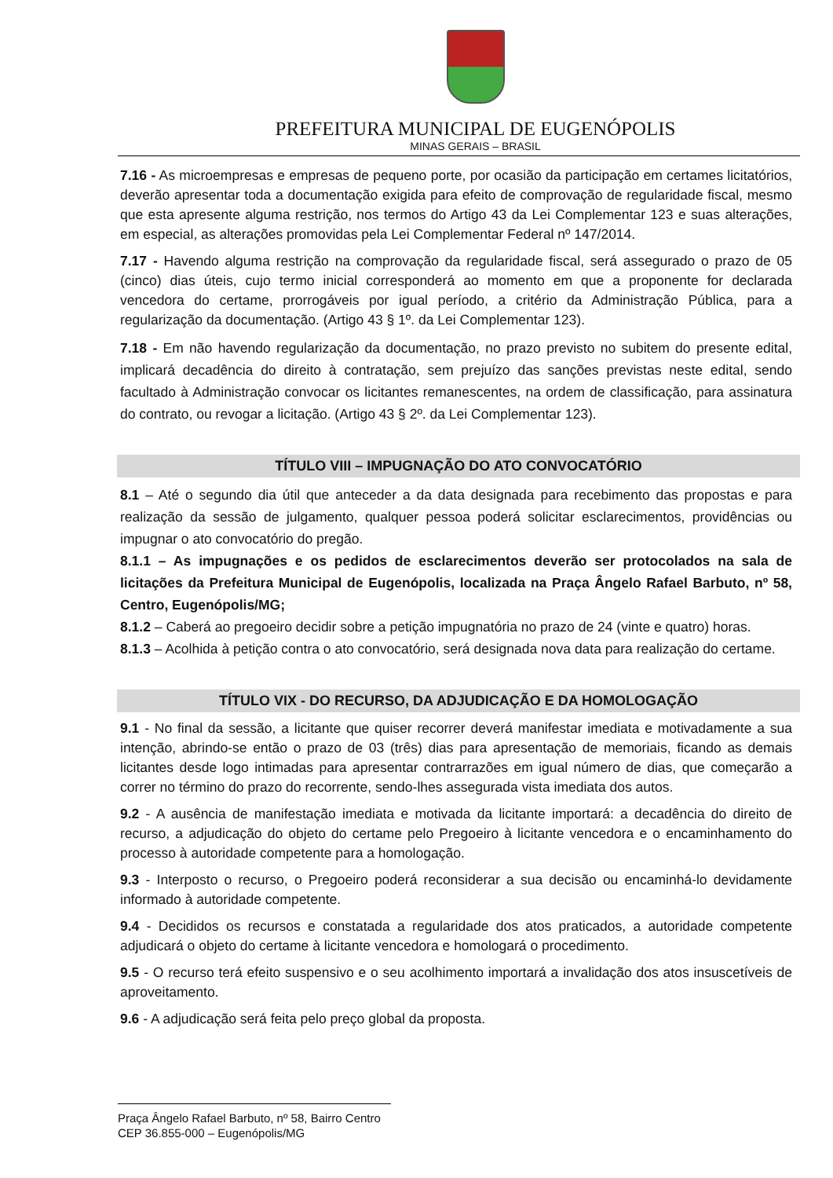PREFEITURA MUNICIPAL DE EUGENÓPOLIS
MINAS GERAIS – BRASIL
7.16 - As microempresas e empresas de pequeno porte, por ocasião da participação em certames licitatórios, deverão apresentar toda a documentação exigida para efeito de comprovação de regularidade fiscal, mesmo que esta apresente alguma restrição, nos termos do Artigo 43 da Lei Complementar 123 e suas alterações, em especial, as alterações promovidas pela Lei Complementar Federal nº 147/2014.
7.17 - Havendo alguma restrição na comprovação da regularidade fiscal, será assegurado o prazo de 05 (cinco) dias úteis, cujo termo inicial corresponderá ao momento em que a proponente for declarada vencedora do certame, prorrogáveis por igual período, a critério da Administração Pública, para a regularização da documentação. (Artigo 43 § 1º. da Lei Complementar 123).
7.18 - Em não havendo regularização da documentação, no prazo previsto no subitem do presente edital, implicará decadência do direito à contratação, sem prejuízo das sanções previstas neste edital, sendo facultado à Administração convocar os licitantes remanescentes, na ordem de classificação, para assinatura do contrato, ou revogar a licitação. (Artigo 43 § 2º. da Lei Complementar 123).
TÍTULO VIII – IMPUGNAÇÃO DO ATO CONVOCATÓRIO
8.1 – Até o segundo dia útil que anteceder a da data designada para recebimento das propostas e para realização da sessão de julgamento, qualquer pessoa poderá solicitar esclarecimentos, providências ou impugnar o ato convocatório do pregão.
8.1.1 – As impugnações e os pedidos de esclarecimentos deverão ser protocolados na sala de licitações da Prefeitura Municipal de Eugenópolis, localizada na Praça Ângelo Rafael Barbuto, nº 58, Centro, Eugenópolis/MG;
8.1.2 – Caberá ao pregoeiro decidir sobre a petição impugnatória no prazo de 24 (vinte e quatro) horas.
8.1.3 – Acolhida à petição contra o ato convocatório, será designada nova data para realização do certame.
TÍTULO VIX - DO RECURSO, DA ADJUDICAÇÃO E DA HOMOLOGAÇÃO
9.1 - No final da sessão, a licitante que quiser recorrer deverá manifestar imediata e motivadamente a sua intenção, abrindo-se então o prazo de 03 (três) dias para apresentação de memoriais, ficando as demais licitantes desde logo intimadas para apresentar contrarrazões em igual número de dias, que começarão a correr no término do prazo do recorrente, sendo-lhes assegurada vista imediata dos autos.
9.2 - A ausência de manifestação imediata e motivada da licitante importará: a decadência do direito de recurso, a adjudicação do objeto do certame pelo Pregoeiro à licitante vencedora e o encaminhamento do processo à autoridade competente para a homologação.
9.3 - Interposto o recurso, o Pregoeiro poderá reconsiderar a sua decisão ou encaminhá-lo devidamente informado à autoridade competente.
9.4 - Decididos os recursos e constatada a regularidade dos atos praticados, a autoridade competente adjudicará o objeto do certame à licitante vencedora e homologará o procedimento.
9.5 - O recurso terá efeito suspensivo e o seu acolhimento importará a invalidação dos atos insuscetíveis de aproveitamento.
9.6 - A adjudicação será feita pelo preço global da proposta.
Praça Ângelo Rafael Barbuto, nº 58, Bairro Centro
CEP 36.855-000 – Eugenópolis/MG